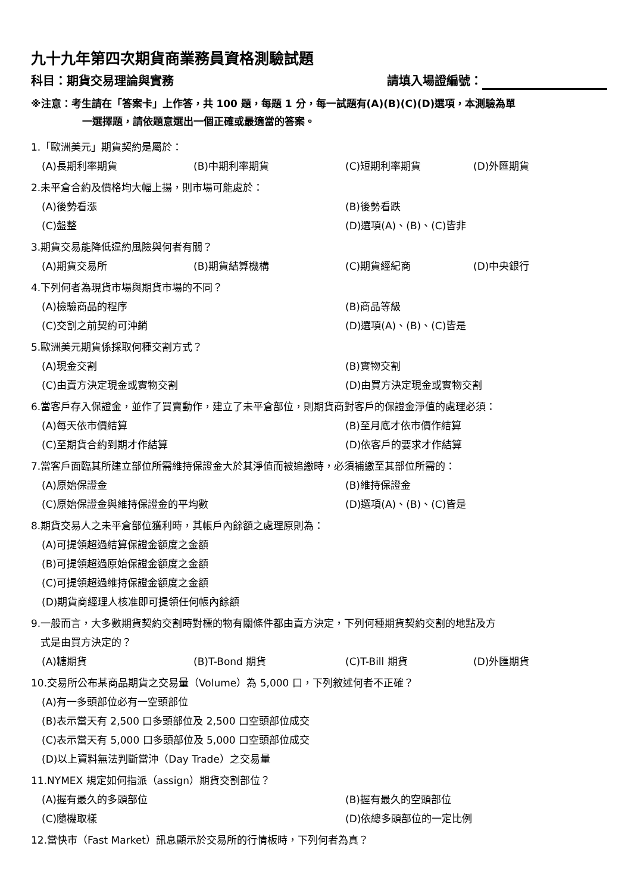九十九年第四次期貨商業務員資格測驗試題
科目：期貨交易理論與實務 請填入場證編號：
※注意：考生請在「答案卡」上作答，共 100 題，每題 1 分，每一試題有(A)(B)(C)(D)選項，本測驗為單
一選擇題，請依題意選出一個正確或最適當的答案。
1.「歐洲美元」期貨契約是屬於：
(A)長期利率期貨 (B)中期利率期貨 (C)短期利率期貨 (D)外匯期貨
2.未平倉合約及價格均大幅上揚，則市場可能處於：
(A)後勢看漲 (B)後勢看跌 (C)盤整 (D)選項(A)、(B)、(C)皆非
3.期貨交易能降低違約風險與何者有關？
(A)期貨交易所 (B)期貨結算機構 (C)期貨經紀商 (D)中央銀行
4.下列何者為現貨市場與期貨市場的不同？
(A)檢驗商品的程序 (B)商品等級 (C)交割之前契約可沖銷 (D)選項(A)、(B)、(C)皆是
5.歐洲美元期貨係採取何種交割方式？
(A)現金交割 (B)實物交割 (C)由賣方決定現金或實物交割 (D)由買方決定現金或實物交割
6.當客戶存入保證金，並作了買賣動作，建立了未平倉部位，則期貨商對客戶的保證金淨值的處理必須：
(A)每天依市價結算 (B)至月底才依市價作結算 (C)至期貨合約到期才作結算 (D)依客戶的要求才作結算
7.當客戶面臨其所建立部位所需維持保證金大於其淨值而被追繳時，必須補繳至其部位所需的：
(A)原始保證金 (B)維持保證金 (C)原始保證金與維持保證金的平均數 (D)選項(A)、(B)、(C)皆是
8.期貨交易人之未平倉部位獲利時，其帳戶內餘額之處理原則為：
(A)可提領超過結算保證金額度之金額
(B)可提領超過原始保證金額度之金額
(C)可提領超過維持保證金額度之金額
(D)期貨商經理人核准即可提領任何帳內餘額
9.一般而言，大多數期貨契約交割時對標的物有關條件都由賣方決定，下列何種期貨契約交割的地點及方
式是由買方決定的？
(A)糖期貨 (B)T-Bond 期貨 (C)T-Bill 期貨 (D)外匯期貨
10.交易所公布某商品期貨之交易量（Volume）為 5,000 口，下列敘述何者不正確？
(A)有一多頭部位必有一空頭部位
(B)表示當天有 2,500 口多頭部位及 2,500 口空頭部位成交
(C)表示當天有 5,000 口多頭部位及 5,000 口空頭部位成交
(D)以上資料無法判斷當沖（Day Trade）之交易量
11.NYMEX 規定如何指派（assign）期貨交割部位？
(A)握有最久的多頭部位 (B)握有最久的空頭部位 (C)隨機取樣 (D)依總多頭部位的一定比例
12.當快市（Fast Market）訊息顯示於交易所的行情板時，下列何者為真？